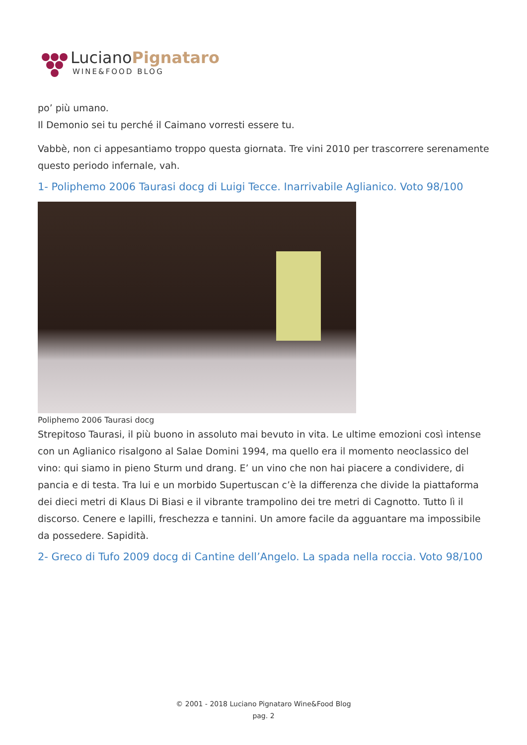LucianoPignataro
WINE&FOOD BLOG
po’ più umano.
Il Demonio sei tu perché il Caimano vorresti essere tu.
Vabbè, non ci appesantiamo troppo questa giornata. Tre vini 2010 per trascorrere serenamente questo periodo infernale, vah.
1- Poliphemo 2006 Taurasi docg di Luigi Tecce. Inarrivabile Aglianico. Voto 98/100
Poliphemo 2006 Taurasi docg
Strepitoso Taurasi, il più buono in assoluto mai bevuto in vita. Le ultime emozioni così intense con un Aglianico risalgono al Salae Domini 1994, ma quello era il momento neoclassico del vino: qui siamo in pieno Sturm und drang. E’ un vino che non hai piacere a condividere, di pancia e di testa. Tra lui e un morbido Supertuscan c’è la differenza che divide la piattaforma dei dieci metri di Klaus Di Biasi e il vibrante trampolino dei tre metri di Cagnotto. Tutto lì il discorso. Cenere e lapilli, freschezza e tannini. Un amore facile da agguantare ma impossibile da possedere. Sapidità.
2- Greco di Tufo 2009 docg di Cantine dell’Angelo. La spada nella roccia. Voto 98/100
© 2001 - 2018 Luciano Pignataro Wine&Food Blog
pag. 2